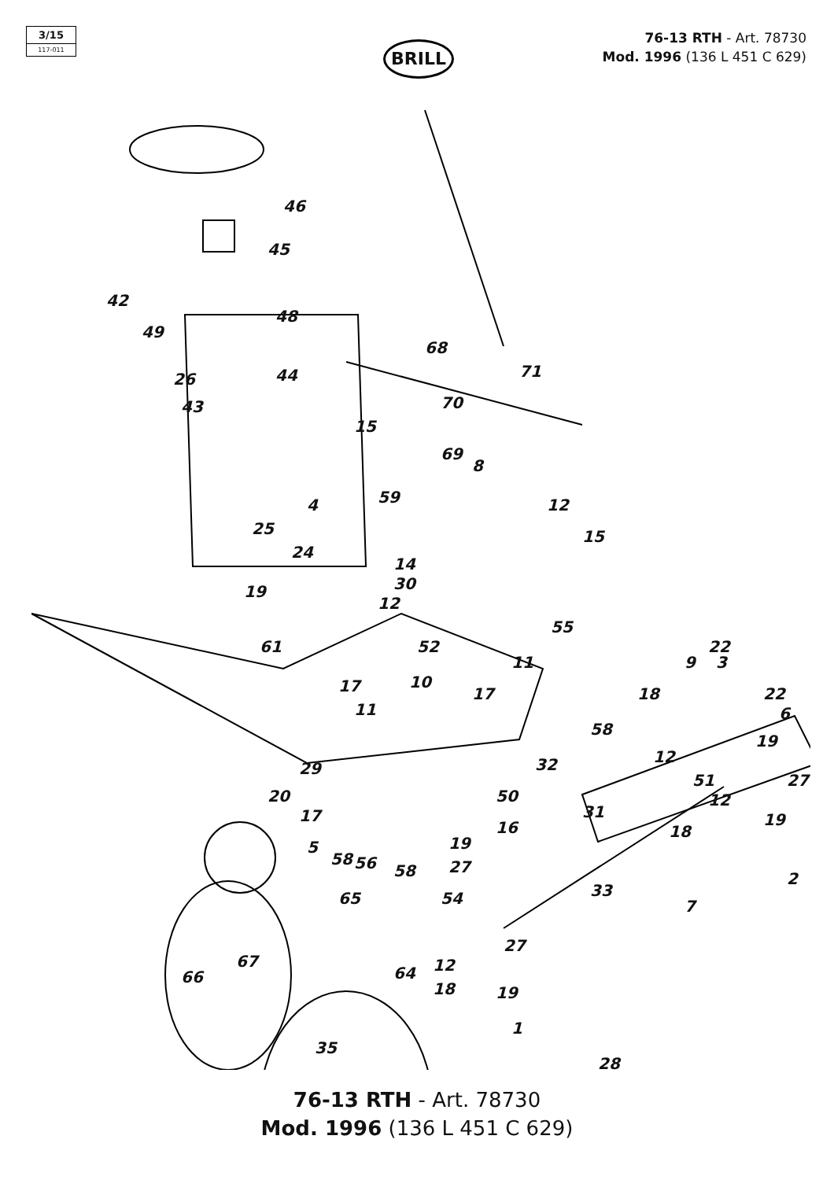3/15
117-011
BRILL
76-13 RTH - Art. 78730
Mod. 1996 (136 L 451 C 629)
46
45
42
49
48
26 44
43
68
71
70
69
15
8
4 59 12
15 25
24
14
30 19
12
61
55
52
11
17 10
17
11
22
9 3
18 22
6
58
19
12 32 29
20
27 51
50
17 31
12
19
18 16
5
58 56 58
19
27
2
33 65 54 7
27
64 12
18 19
66
67
1
35
28
76-13 RTH - Art. 78730
Mod. 1996 (136 L 451 C 629)